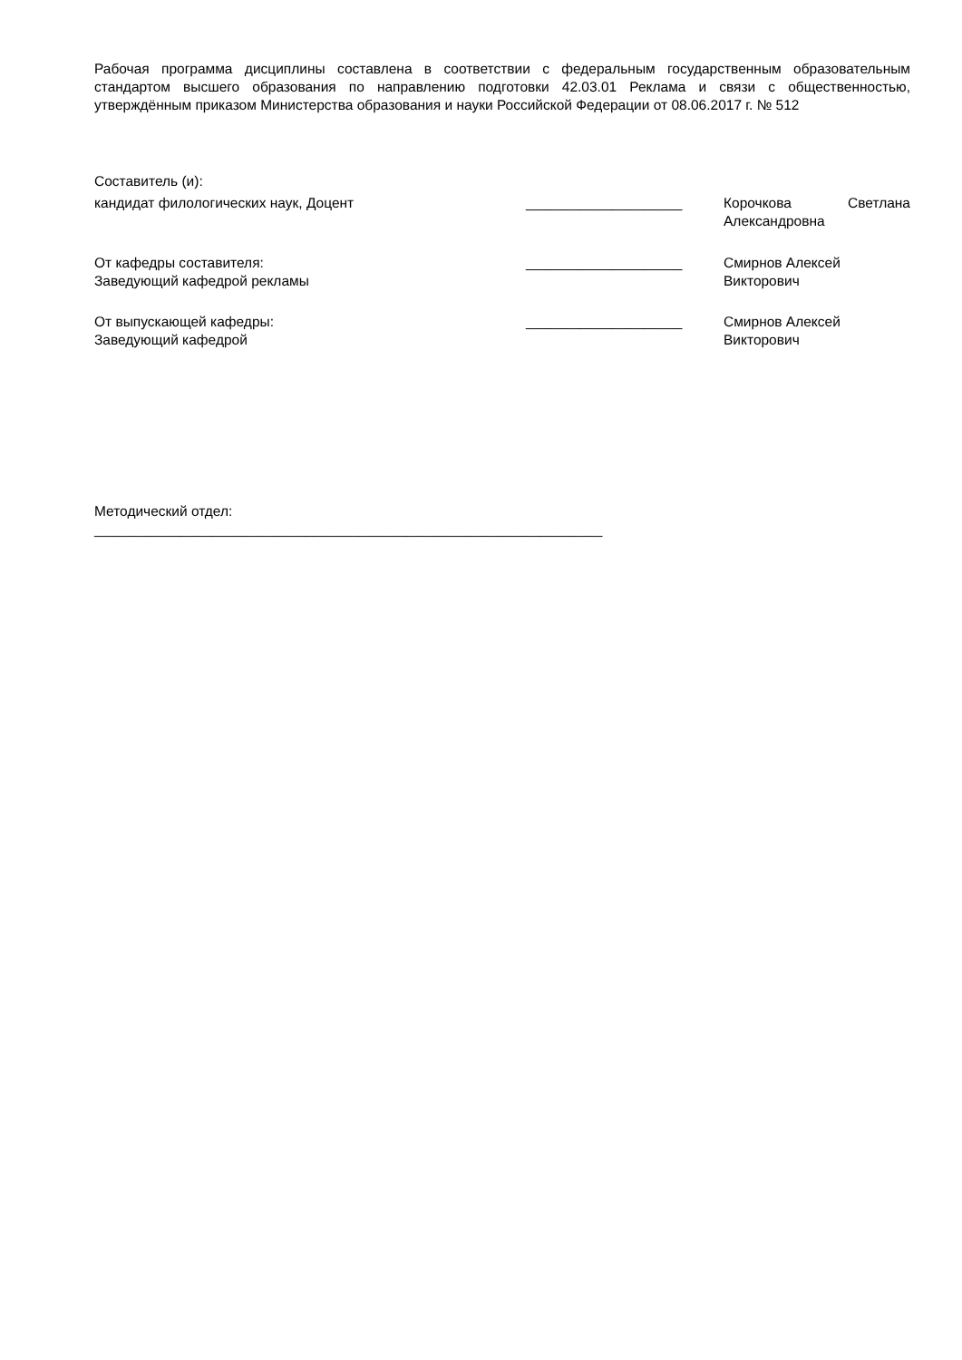Рабочая программа дисциплины составлена в соответствии с федеральным государственным образовательным стандартом высшего образования по направлению подготовки 42.03.01 Реклама и связи с общественностью, утверждённым приказом Министерства образования и науки Российской Федерации от 08.06.2017 г. № 512
Составитель (и):
| кандидат филологических наук, Доцент | ____________________ | Корочкова Светлана Александровна |
| От кафедры составителя: Заведующий кафедрой рекламы | ____________________ | Смирнов Алексей Викторович |
| От выпускающей кафедры: Заведующий кафедрой | ____________________ | Смирнов Алексей Викторович |
Методический отдел:
_________________________________________________________________